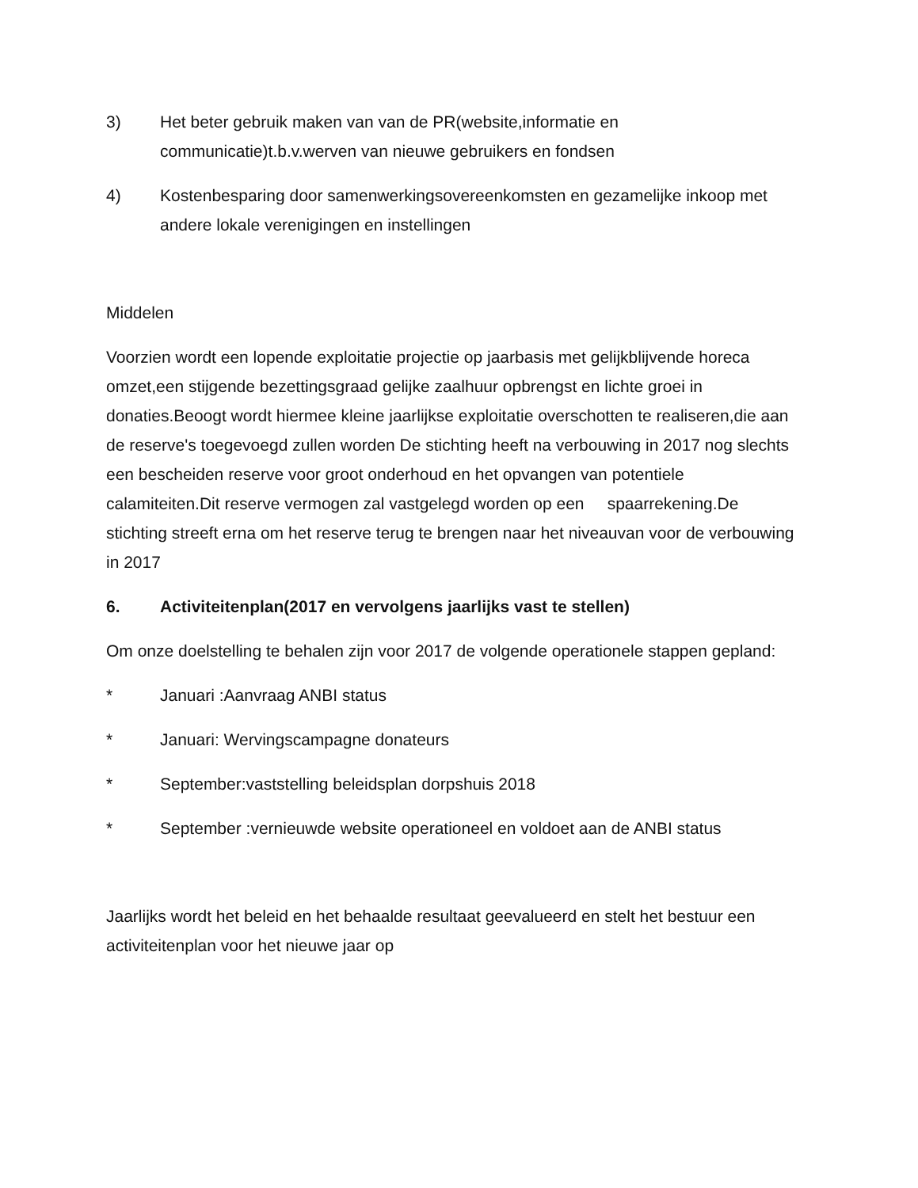3) Het beter gebruik maken van van de PR(website,informatie en communicatie)t.b.v.werven van nieuwe gebruikers en fondsen
4) Kostenbesparing door samenwerkingsovereenkomsten en gezamelijke inkoop met andere lokale verenigingen en instellingen
Middelen
Voorzien wordt een lopende exploitatie projectie op jaarbasis met gelijkblijvende horeca omzet,een stijgende bezettingsgraad gelijke zaalhuur opbrengst en lichte groei in donaties.Beoogt wordt hiermee kleine jaarlijkse exploitatie overschotten te realiseren,die aan de reserve's toegevoegd zullen worden De stichting heeft na verbouwing in 2017 nog slechts een bescheiden reserve voor groot onderhoud en het opvangen van potentiele calamiteiten.Dit reserve vermogen zal vastgelegd worden op een spaarrekening.De stichting streeft erna om het reserve terug te brengen naar het niveauvan voor de verbouwing in 2017
6. Activiteitenplan(2017 en vervolgens jaarlijks vast te stellen)
Om onze doelstelling te behalen zijn voor 2017 de volgende operationele stappen gepland:
* Januari :Aanvraag ANBI status
* Januari: Wervingscampagne donateurs
* September:vaststelling beleidsplan dorpshuis 2018
* September :vernieuwde website operationeel en voldoet aan de ANBI status
Jaarlijks wordt het beleid en het behaalde resultaat geevalueerd en stelt het bestuur een activiteitenplan voor het nieuwe jaar op